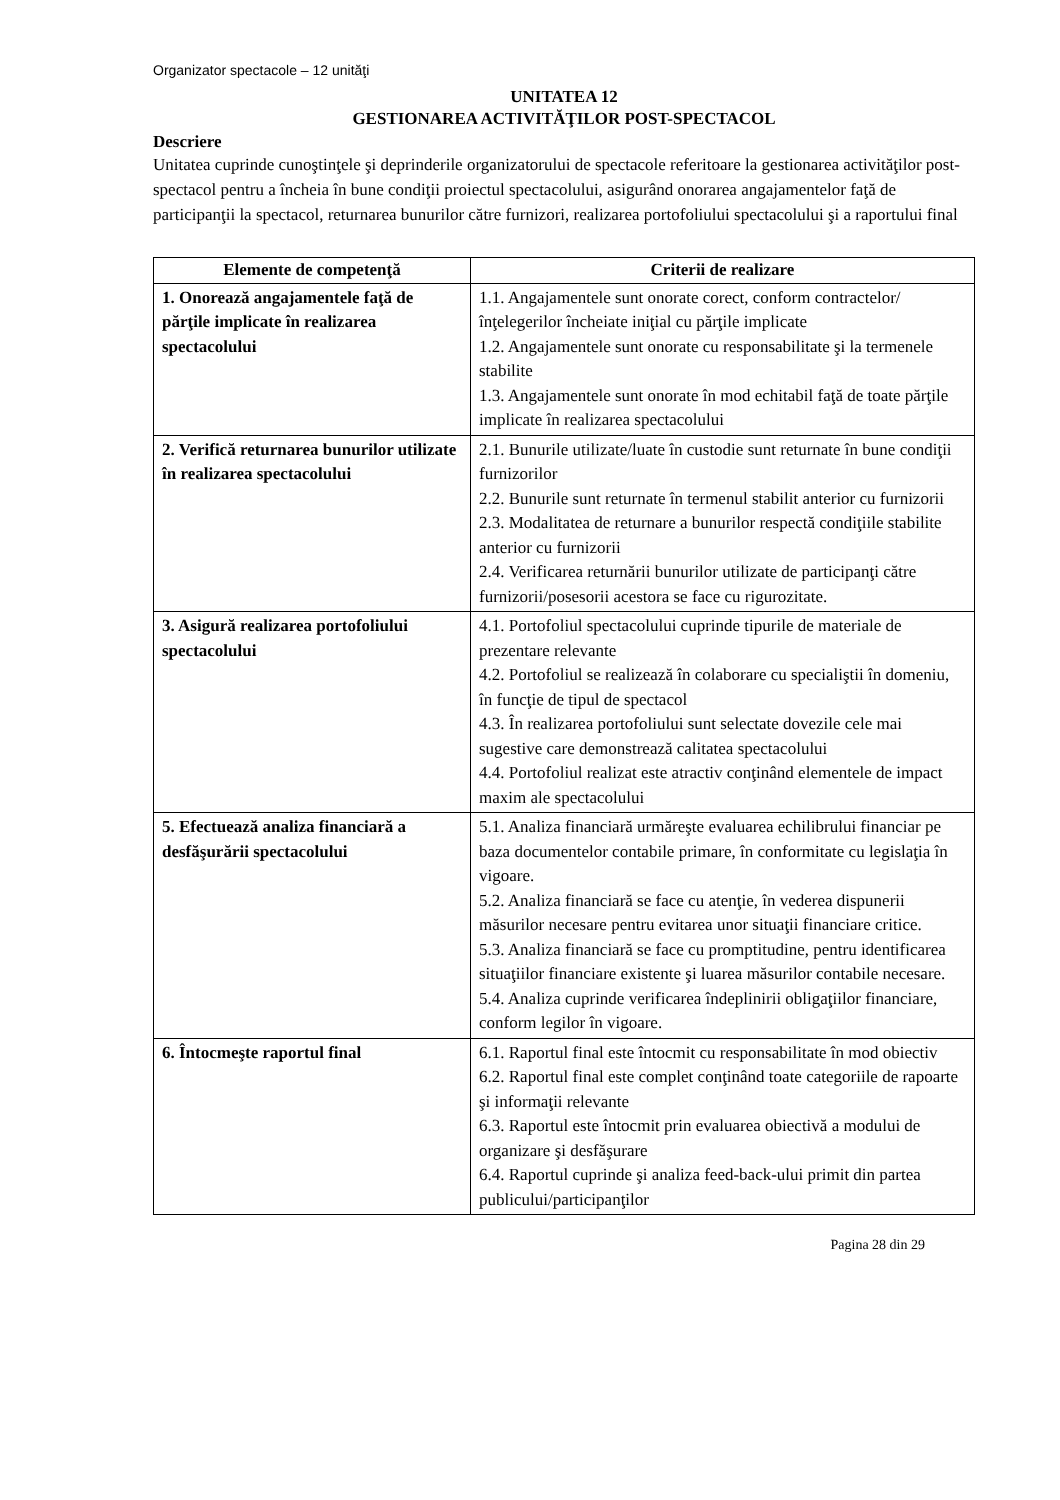Organizator spectacole – 12 unităţi
UNITATEA 12
GESTIONAREA ACTIVITĂŢILOR POST-SPECTACOL
Descriere
Unitatea cuprinde cunoştinţele şi deprinderile organizatorului de spectacole referitoare la gestionarea activităţilor post-spectacol pentru a încheia în bune condiţii proiectul spectacolului, asigurând onorarea angajamentelor faţă de participanţii la spectacol, returnarea bunurilor către furnizori, realizarea portofoliului spectacolului şi a raportului final
| Elemente de competenţă | Criterii de realizare |
| --- | --- |
| 1. Onorează angajamentele faţă de părţile implicate în realizarea spectacolului | 1.1. Angajamentele sunt onorate corect, conform contractelor/înţelegerilor încheiate iniţial cu părţile implicate 1.2. Angajamentele sunt onorate cu responsabilitate şi la termenele stabilite 1.3. Angajamentele sunt onorate în mod echitabil faţă de toate părţile implicate în realizarea spectacolului |
| 2. Verifică returnarea bunurilor utilizate în realizarea spectacolului | 2.1. Bunurile utilizate/luate în custodie sunt returnate în bune condiţii furnizorilor 2.2. Bunurile sunt returnate în termenul stabilit anterior cu furnizorii 2.3. Modalitatea de returnare a bunurilor respectă condiţiile stabilite anterior cu furnizorii 2.4. Verificarea returnării bunurilor utilizate de participanţi către furnizorii/posesorii acestora se face cu rigurozitate. |
| 3. Asigură realizarea portofoliului spectacolului | 4.1. Portofoliul spectacolului cuprinde tipurile de materiale de prezentare relevante 4.2. Portofoliul se realizează în colaborare cu specialiştii în domeniu, în funcţie de tipul de spectacol 4.3. În realizarea portofoliului sunt selectate dovezile cele mai sugestive care demonstrează calitatea spectacolului 4.4. Portofoliul realizat este atractiv conţinând elementele de impact maxim ale spectacolului |
| 5. Efectuează analiza financiară a desfăşurării spectacolului | 5.1. Analiza financiară urmăreşte evaluarea echilibrului financiar pe baza documentelor contabile primare, în conformitate cu legislaţia în vigoare. 5.2. Analiza financiară se face cu atenţie, în vederea dispunerii măsurilor necesare pentru evitarea unor situaţii financiare critice. 5.3. Analiza financiară se face cu promptitudine, pentru identificarea situaţiilor financiare existente şi luarea măsurilor contabile necesare. 5.4. Analiza cuprinde verificarea îndeplinirii obligaţiilor financiare, conform legilor în vigoare. |
| 6. Întocmeşte raportul final | 6.1. Raportul final este întocmit cu responsabilitate în mod obiectiv 6.2. Raportul final este complet conţinând toate categoriile de rapoarte şi informaţii relevante 6.3. Raportul este întocmit prin evaluarea obiectivă a modului de organizare şi desfăşurare 6.4. Raportul cuprinde şi analiza feed-back-ului primit din partea publicului/participanţilor |
Pagina 28 din 29